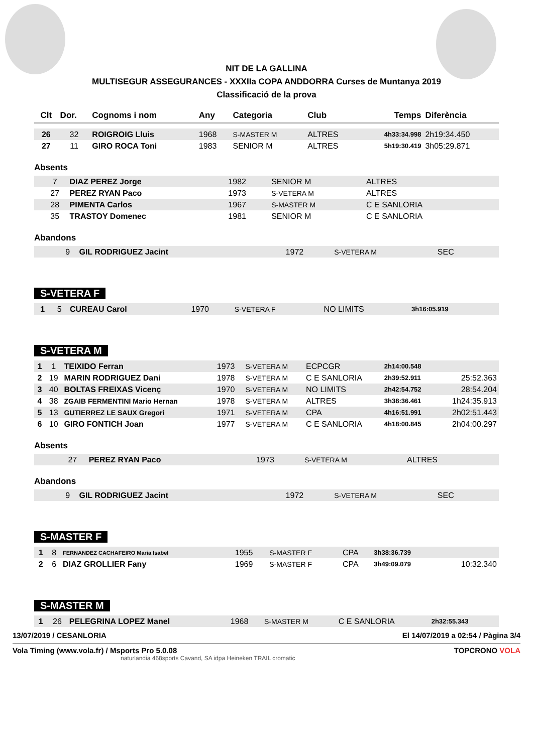NIT DE LA GALLINA
MULTISEGUR ASSEGURANCES - XXXIIa COPA ANDDORRA Curses de Muntanya 2019
Classificació de la prova
| Clt | Dor. | Cognoms i nom | Any | Categoria | Club | Temps | Diferència |
| --- | --- | --- | --- | --- | --- | --- | --- |
| 26 | 32 | ROIGROIG Lluis | 1968 | S-MASTER M | ALTRES | 4h33:34.998 | 2h19:34.450 |
| 27 | 11 | GIRO ROCA Toni | 1983 | SENIOR M | ALTRES | 5h19:30.419 | 3h05:29.871 |
Absents
| | 7 | DIAZ PEREZ Jorge | 1982 | SENIOR M | ALTRES | | |
| | 27 | PEREZ RYAN Paco | 1973 | S-VETERA M | ALTRES | | |
| | 28 | PIMENTA Carlos | 1967 | S-MASTER M | C E SANLORIA | | |
| | 35 | TRASTOY Domenec | 1981 | SENIOR M | C E SANLORIA | | |
Abandons
| | 9 | GIL RODRIGUEZ Jacint | 1972 | S-VETERA M | SEC | | |
S-VETERA F
| 1 | 5 | CUREAU Carol | 1970 | S-VETERA F | NO LIMITS | 3h16:05.919 | |
S-VETERA M
| 1 | 1 | TEIXIDO Ferran | 1973 | S-VETERA M | ECPCGR | 2h14:00.548 | |
| 2 | 19 | MARIN RODRIGUEZ Dani | 1978 | S-VETERA M | C E SANLORIA | 2h39:52.911 | 25:52.363 |
| 3 | 40 | BOLTAS FREIXAS Vicenç | 1970 | S-VETERA M | NO LIMITS | 2h42:54.752 | 28:54.204 |
| 4 | 38 | ZGAIB FERMENTINI Mario Hernan | 1978 | S-VETERA M | ALTRES | 3h38:36.461 | 1h24:35.913 |
| 5 | 13 | GUTIERREZ LE SAUX Gregori | 1971 | S-VETERA M | CPA | 4h16:51.991 | 2h02:51.443 |
| 6 | 10 | GIRO FONTICH Joan | 1977 | S-VETERA M | C E SANLORIA | 4h18:00.845 | 2h04:00.297 |
Absents
| | 27 | PEREZ RYAN Paco | 1973 | S-VETERA M | ALTRES | | |
Abandons
| | 9 | GIL RODRIGUEZ Jacint | 1972 | S-VETERA M | SEC | | |
S-MASTER F
| 1 | 8 | FERNANDEZ CACHAFEIRO Maria Isabel | 1955 | S-MASTER F | CPA | 3h38:36.739 | |
| 2 | 6 | DIAZ GROLLIER Fany | 1969 | S-MASTER F | CPA | 3h49:09.079 | 10:32.340 |
S-MASTER M
| 1 | 26 | PELEGRINA LOPEZ Manel | 1968 | S-MASTER M | C E SANLORIA | 2h32:55.343 | |
13/07/2019 / CESANLORIA El 14/07/2019 a 02:54 / Pàgina 3/4
Vola Timing (www.vola.fr) / Msports Pro 5.0.08 TOPCRONO VOLA
naturlandia 468sports Cavand, SA idpa Heineken TRAIL cromatic